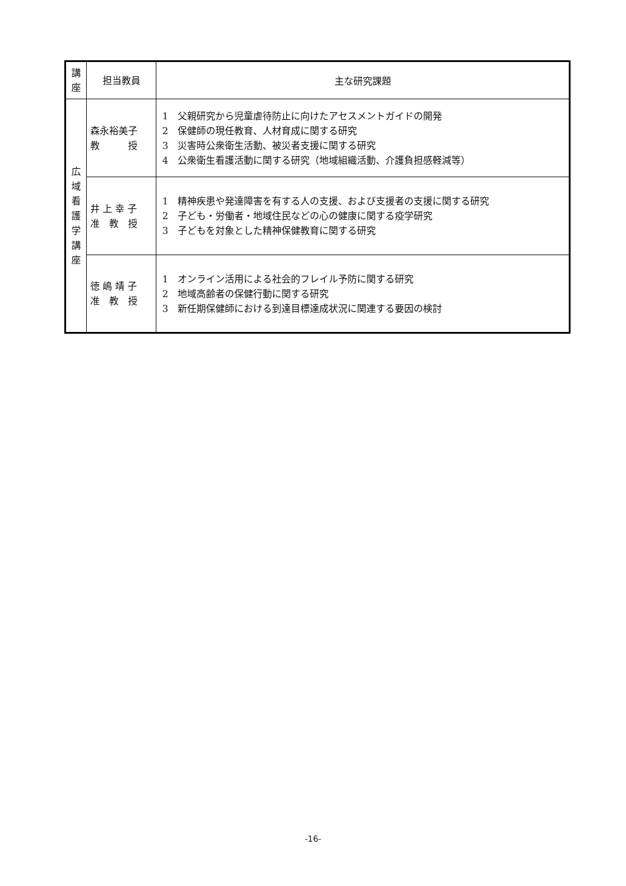| 講 座 | 担当教員 | 主な研究課題 |
| --- | --- | --- |
| 広 域 看 護 学 講 座 | 森永裕美子 教 授 | 1 父親研究から児童虐待防止に向けたアセスメントガイドの開発 2 保健師の現任教育、人材育成に関する研究 3 災害時公衆衛生活動、被災者支援に関する研究 4 公衆衛生看護活動に関する研究（地域組織活動、介護負担感軽減等） |
| | 井 上 幸 子 准 教 授 | 1 精神疾患や発達障害を有する人の支援、および支援者の支援に関する研究 2 子ども・労働者・地域住民などの心の健康に関する疫学研究 3 子どもを対象とした精神保健教育に関する研究 |
| | 徳 嶋 靖 子 准 教 授 | 1 オンライン活用による社会的フレイル予防に関する研究 2 地域高齢者の保健行動に関する研究 3 新任期保健師における到達目標達成状況に関連する要因の検討 |
-16-